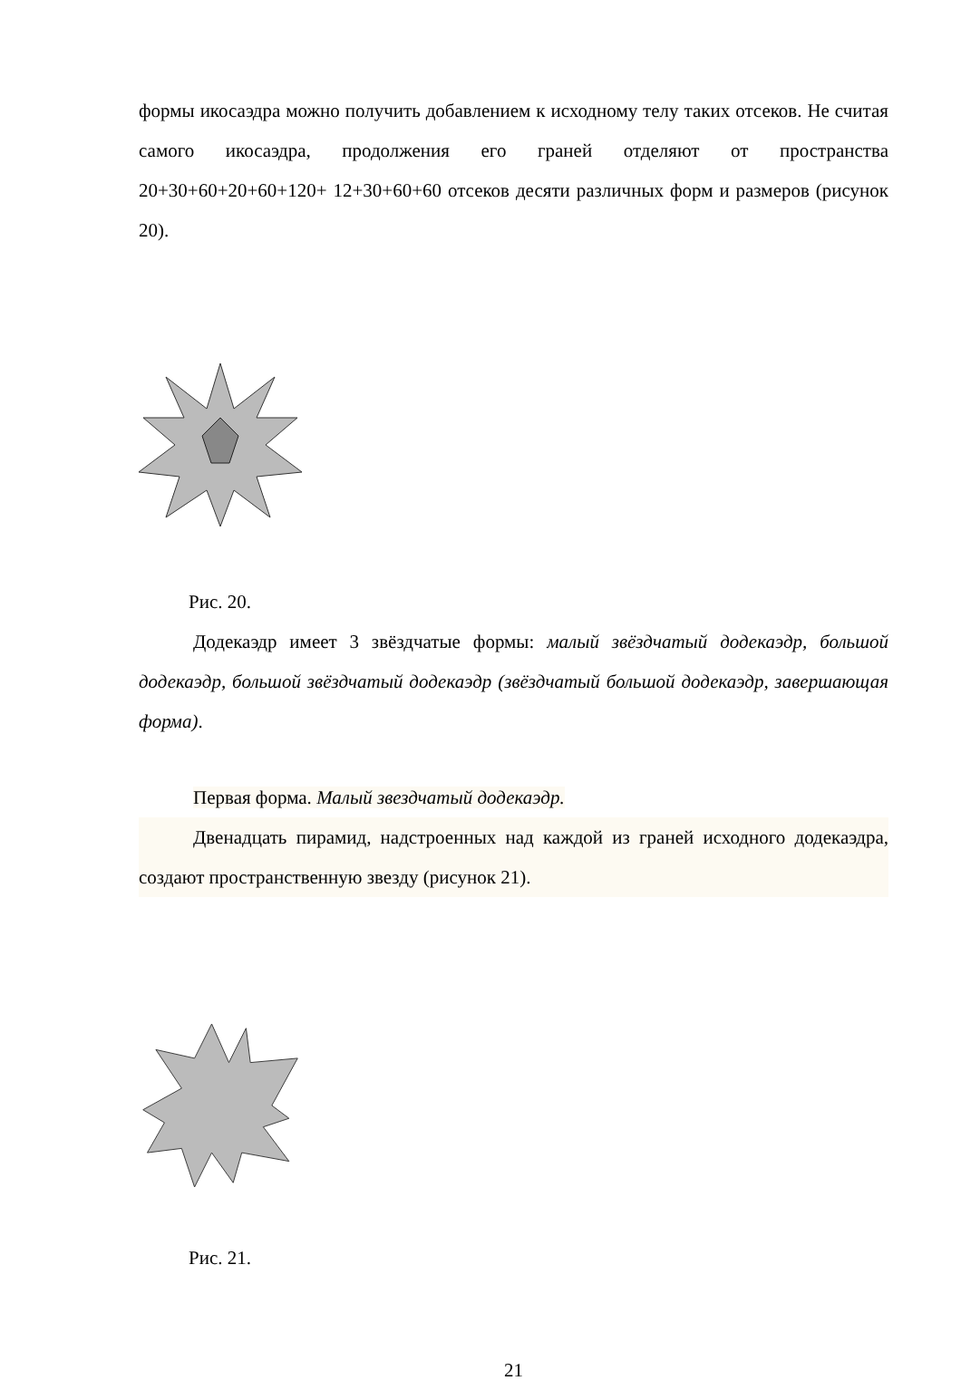формы икосаэдра можно получить добавлением к исходному телу таких отсеков. Не считая самого икосаэдра, продолжения его граней отделяют от пространства 20+30+60+20+60+120+ 12+30+60+60 отсеков десяти различных форм и размеров (рисунок 20).
Рис. 20.
Додекаэдр имеет 3 звёздчатые формы: малый звёздчатый додекаэдр, большой додекаэдр, большой звёздчатый додекаэдр (звёздчатый большой додекаэдр, завершающая форма).
Первая форма. Малый звездчатый додекаэдр.
Двенадцать пирамид, надстроенных над каждой из граней исходного додекаэдра, создают пространственную звезду (рисунок 21).
Рис. 21.
21